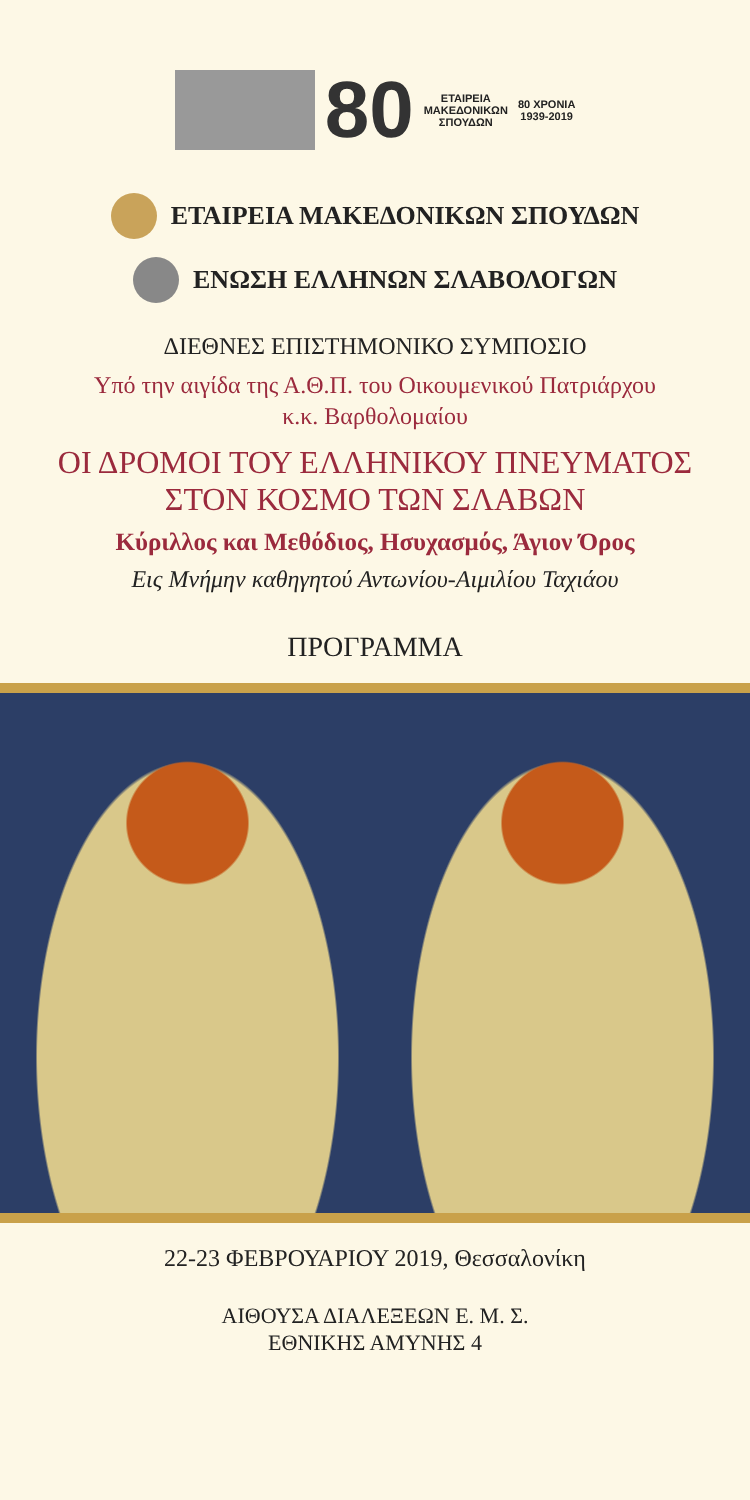80
ΕΤΑΙΡΕΙΑ
ΜΑΚΕΔΟΝΙΚΩΝ
ΣΠΟΥΔΩΝ
80 ΧΡΟΝΙΑ
1939-2019
ΕΤΑΙΡΕΙΑ ΜΑΚΕΔΟΝΙΚΩΝ ΣΠΟΥΔΩΝ
ΕΝΩΣΗ ΕΛΛΗΝΩΝ ΣΛΑΒΟΛΟΓΩΝ
ΔΙΕΘΝΕΣ ΕΠΙΣΤΗΜΟΝΙΚΟ ΣΥΜΠΟΣΙΟ
Υπό την αιγίδα της Α.Θ.Π. του Οικουμενικού Πατριάρχου
κ.κ. Βαρθολομαίου
ΟΙ ΔΡΟΜΟΙ ΤΟΥ ΕΛΛΗΝΙΚΟΥ ΠΝΕΥΜΑΤΟΣ
ΣΤΟΝ ΚΟΣΜΟ ΤΩΝ ΣΛΑΒΩΝ
Κύριλλος και Μεθόδιος, Ησυχασμός, Άγιον Όρος
Εις Μνήμην καθηγητού Αντωνίου-Αιμιλίου Ταχιάου
ΠΡΟΓΡΑΜΜΑ
22-23 ΦΕΒΡΟΥΑΡΙΟΥ 2019, Θεσσαλονίκη
ΑΙΘΟΥΣΑ ΔΙΑΛΕΞΕΩΝ Ε. Μ. Σ.
ΕΘΝΙΚΗΣ ΑΜΥΝΗΣ 4